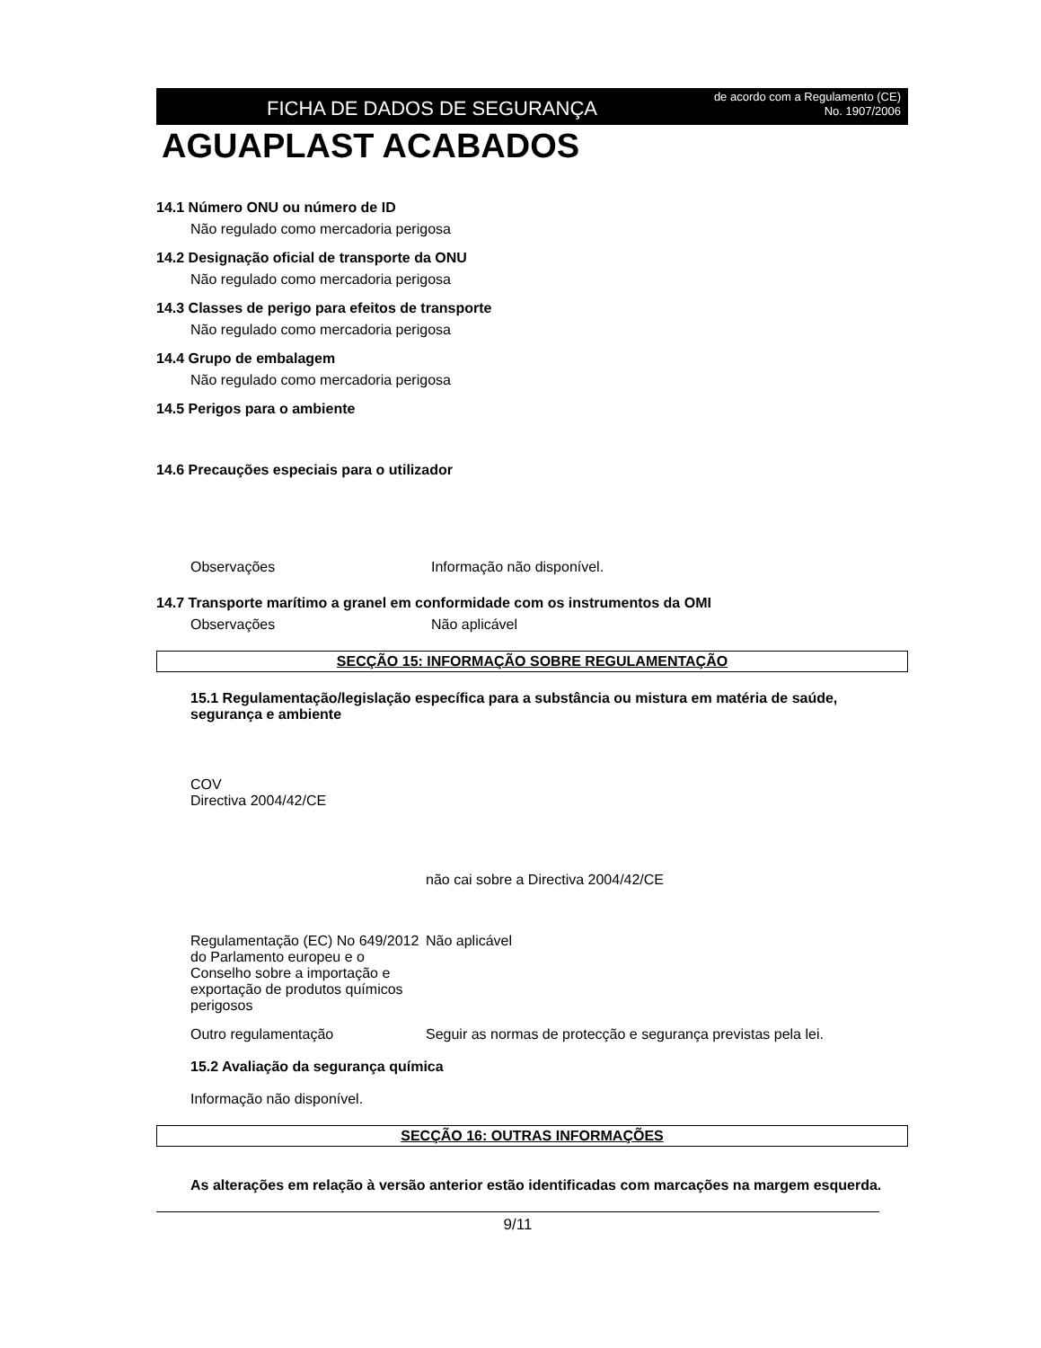FICHA DE DADOS DE SEGURANÇA
de acordo com a Regulamento (CE)
No. 1907/2006
AGUAPLAST ACABADOS
14.1 Número ONU ou número de ID
Não regulado como mercadoria perigosa
14.2 Designação oficial de transporte da ONU
Não regulado como mercadoria perigosa
14.3 Classes de perigo para efeitos de transporte
Não regulado como mercadoria perigosa
14.4 Grupo de embalagem
Não regulado como mercadoria perigosa
14.5 Perigos para o ambiente
14.6 Precauções especiais para o utilizador
Observações Informação não disponível.
14.7 Transporte marítimo a granel em conformidade com os instrumentos da OMI
Observações Não aplicável
SECÇÃO 15: INFORMAÇÃO SOBRE REGULAMENTAÇÃO
15.1 Regulamentação/legislação específica para a substância ou mistura em matéria de saúde, segurança e ambiente
COV
Directiva 2004/42/CE
não cai sobre a Directiva 2004/42/CE
Regulamentação (EC) No 649/2012 do Parlamento europeu e o Conselho sobre a importação e exportação de produtos químicos perigosos
Não aplicável
Outro regulamentação Seguir as normas de protecção e segurança previstas pela lei.
15.2 Avaliação da segurança química
Informação não disponível.
SECÇÃO 16: OUTRAS INFORMAÇÕES
As alterações em relação à versão anterior estão identificadas com marcações na margem esquerda.
9/11